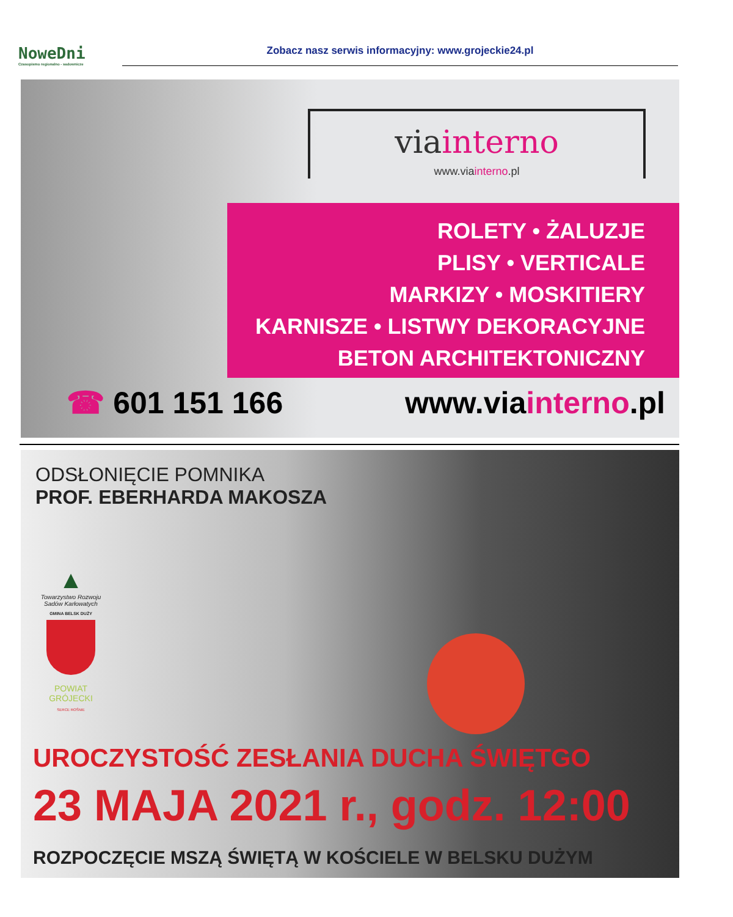NoweDni
Czasopismo regionalno - sadownicze
Zobacz nasz serwis informacyjny: www.grojeckie24.pl
viainterno
www.viainterno.pl
ROLETY • ŻALUZJE
PLISY • VERTICALE
MARKIZY • MOSKITIERY
KARNISZE • LISTWY DEKORACYJNE
BETON ARCHITEKTONICZNY
☎ 601 151 166 www.viainterno.pl
ODSŁONIĘCIE POMNIKA
PROF. EBERHARDA MAKOSZA
▲
Towarzystwo Rozwoju Sadów Karłowatych
GMINA BELSK DUŻY
POWIAT GRÓJECKI
SERCE ROŚNIE
UROCZYSTOŚĆ ZESŁANIA DUCHA ŚWIĘTGO
23 MAJA 2021 r., godz. 12:00
ROZPOCZĘCIE MSZĄ ŚWIĘTĄ W KOŚCIELE W BELSKU DUŻYM